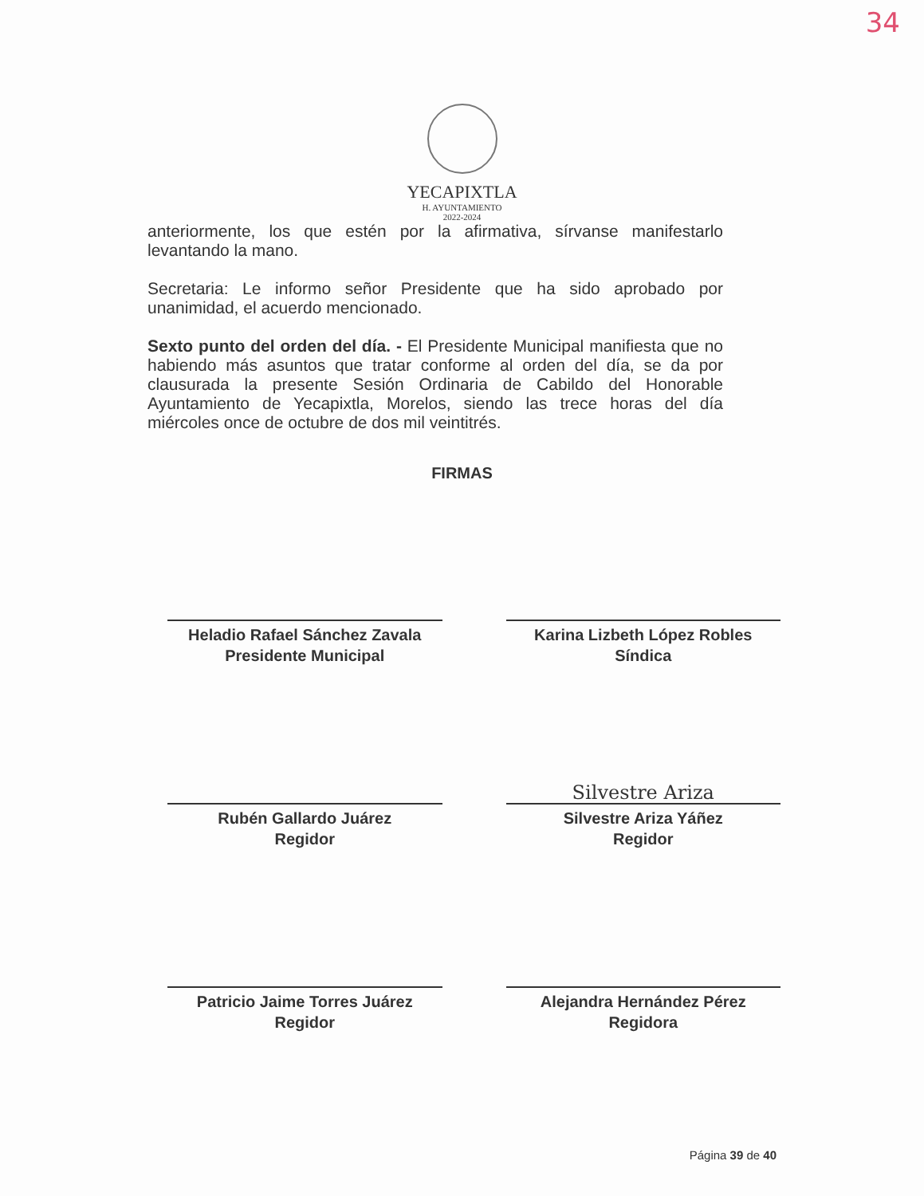34
YECAPIXTLA
H. AYUNTAMIENTO
2022-2024
anteriormente, los que estén por la afirmativa, sírvanse manifestarlo levantando la mano.
Secretaria: Le informo señor Presidente que ha sido aprobado por unanimidad, el acuerdo mencionado.
Sexto punto del orden del día. - El Presidente Municipal manifiesta que no habiendo más asuntos que tratar conforme al orden del día, se da por clausurada la presente Sesión Ordinaria de Cabildo del Honorable Ayuntamiento de Yecapixtla, Morelos, siendo las trece horas del día miércoles once de octubre de dos mil veintitrés.
FIRMAS
Heladio Rafael Sánchez Zavala
Presidente Municipal
Karina Lizbeth López Robles
Síndica
Rubén Gallardo Juárez
Regidor
Silvestre Ariza
Silvestre Ariza Yáñez
Regidor
Patricio Jaime Torres Juárez
Regidor
Alejandra Hernández Pérez
Regidora
Página 39 de 40